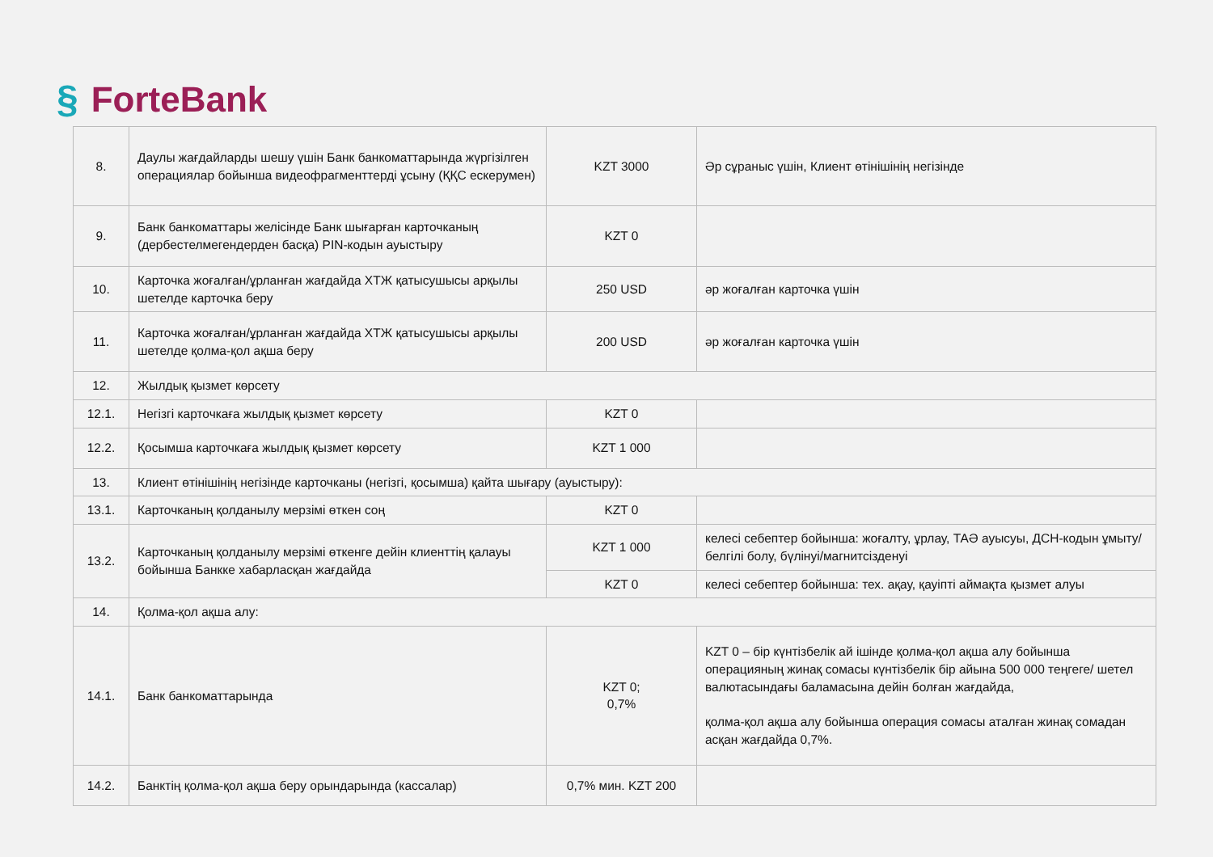§ ForteBank
| 8. | Даулы жағдайларды шешу үшін Банк банкоматтарында жүргізілген операциялар бойынша видеофрагменттерді ұсыну (ҚҚС ескерумен) | KZT 3000 | Әр сұраныс үшін, Клиент өтінішінің негізінде |
| 9. | Банк банкоматтары желісінде Банк шығарған карточканың (дербестелмегендерден басқа) PIN-кодын ауыстыру | KZT 0 | |
| 10. | Карточка жоғалған/ұрланған жағдайда ХТЖ қатысушысы арқылы шетелде карточка беру | 250 USD | әр жоғалған карточка үшін |
| 11. | Карточка жоғалған/ұрланған жағдайда ХТЖ қатысушысы арқылы шетелде қолма-қол ақша беру | 200 USD | әр жоғалған карточка үшін |
| 12. | Жылдық қызмет көрсету | | |
| 12.1. | Негізгі карточкаға жылдық қызмет көрсету | KZT 0 | |
| 12.2. | Қосымша карточкаға жылдық қызмет көрсету | KZT 1 000 | |
| 13. | Клиент өтінішінің негізінде карточканы (негізгі, қосымша) қайта шығару (ауыстыру): | | |
| 13.1. | Карточканың қолданылу мерзімі өткен соң | KZT 0 | |
| 13.2. | Карточканың қолданылу мерзімі өткенге дейін клиенттің қалауы бойынша Банкке хабарласқан жағдайда | KZT 1 000 | келесі себептер бойынша: жоғалту, ұрлау, ТАӘ ауысуы, ДСН-кодын ұмыту/белгілі болу, бүлінуі/магнитсізденуі |
| | | KZT 0 | келесі себептер бойынша: тех. ақау, қауіпті аймақта қызмет алуы |
| 14. | Қолма-қол ақша алу: | | |
| 14.1. | Банк банкоматтарында | KZT 0; 0,7% | KZT 0 – бір күнтізбелік ай ішінде қолма-қол ақша алу бойынша операцияның жинақ сомасы күнтізбелік бір айына 500 000 теңгеге/ шетел валютасындағы баламасына дейін болған жағдайда, қолма-қол ақша алу бойынша операция сомасы аталған жинақ сомадан асқан жағдайда 0,7%. |
| 14.2. | Банктің қолма-қол ақша беру орындарында (кассалар) | 0,7% мин. KZT 200 | |